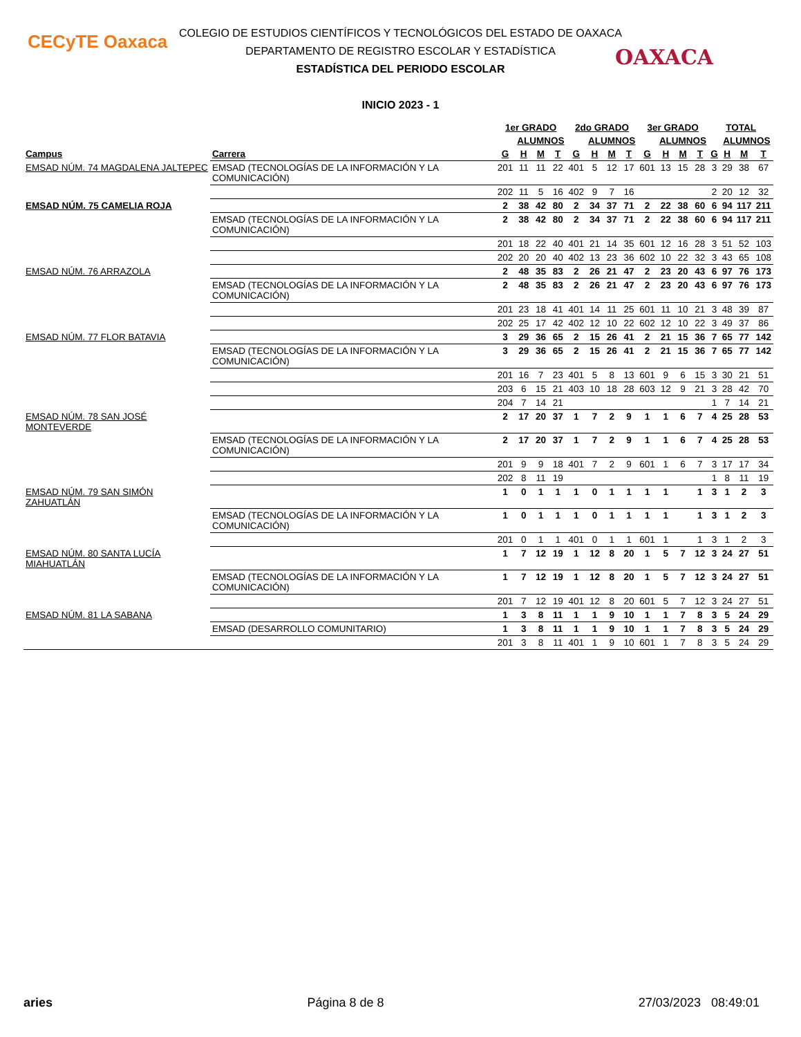CECyTE Oaxaca
OAXACA
COLEGIO DE ESTUDIOS CIENTÍFICOS Y TECNOLÓGICOS DEL ESTADO DE OAXACA
DEPARTAMENTO DE REGISTRO ESCOLAR Y ESTADÍSTICA
ESTADÍSTICA DEL PERIODO ESCOLAR
INICIO 2023 - 1
| | | 1er GRADO | | | | 2do GRADO | | | | 3er GRADO | | | | TOTAL | | | |
| --- | --- | --- | --- | --- | --- | --- | --- | --- | --- | --- | --- | --- | --- | --- | --- | --- | --- |
| | | | ALUMNOS | | | | ALUMNOS | | | | ALUMNOS | | | | ALUMNOS | | |
| Campus | Carrera | G | H | M | T | G | H | M | T | G | H | M | T | G | H | M | T |
| EMSAD NÚM. 74 MAGDALENA JALTEPEC | EMSAD (TECNOLOGÍAS DE LA INFORMACIÓN Y LA COMUNICACIÓN) | 201 | 11 | 11 | 22 | 401 | 5 | 12 | 17 | 601 | 13 | 15 | 28 | 3 | 29 | 38 | 67 |
| | | 202 | 11 | 5 | 16 | 402 | 9 | 7 | 16 | | | | | 2 | 20 | 12 | 32 |
| EMSAD NÚM. 75 CAMELIA ROJA | | 2 | 38 | 42 | 80 | 2 | 34 | 37 | 71 | 2 | 22 | 38 | 60 | 6 | 94 | 117 | 211 |
| | EMSAD (TECNOLOGÍAS DE LA INFORMACIÓN Y LA COMUNICACIÓN) | 2 | 38 | 42 | 80 | 2 | 34 | 37 | 71 | 2 | 22 | 38 | 60 | 6 | 94 | 117 | 211 |
| | | 201 | 18 | 22 | 40 | 401 | 21 | 14 | 35 | 601 | 12 | 16 | 28 | 3 | 51 | 52 | 103 |
| | | 202 | 20 | 20 | 40 | 402 | 13 | 23 | 36 | 602 | 10 | 22 | 32 | 3 | 43 | 65 | 108 |
| EMSAD NÚM. 76 ARRAZOLA | | 2 | 48 | 35 | 83 | 2 | 26 | 21 | 47 | 2 | 23 | 20 | 43 | 6 | 97 | 76 | 173 |
| | EMSAD (TECNOLOGÍAS DE LA INFORMACIÓN Y LA COMUNICACIÓN) | 2 | 48 | 35 | 83 | 2 | 26 | 21 | 47 | 2 | 23 | 20 | 43 | 6 | 97 | 76 | 173 |
| | | 201 | 23 | 18 | 41 | 401 | 14 | 11 | 25 | 601 | 11 | 10 | 21 | 3 | 48 | 39 | 87 |
| | | 202 | 25 | 17 | 42 | 402 | 12 | 10 | 22 | 602 | 12 | 10 | 22 | 3 | 49 | 37 | 86 |
| EMSAD NÚM. 77 FLOR BATAVIA | | 3 | 29 | 36 | 65 | 2 | 15 | 26 | 41 | 2 | 21 | 15 | 36 | 7 | 65 | 77 | 142 |
| | EMSAD (TECNOLOGÍAS DE LA INFORMACIÓN Y LA COMUNICACIÓN) | 3 | 29 | 36 | 65 | 2 | 15 | 26 | 41 | 2 | 21 | 15 | 36 | 7 | 65 | 77 | 142 |
| | | 201 | 16 | 7 | 23 | 401 | 5 | 8 | 13 | 601 | 9 | 6 | 15 | 3 | 30 | 21 | 51 |
| | | 203 | 6 | 15 | 21 | 403 | 10 | 18 | 28 | 603 | 12 | 9 | 21 | 3 | 28 | 42 | 70 |
| | | 204 | 7 | 14 | 21 | | | | | | | | | 1 | 7 | 14 | 21 |
| EMSAD NÚM. 78 SAN JOSÉ MONTEVERDE | | 2 | 17 | 20 | 37 | 1 | 7 | 2 | 9 | 1 | 1 | 6 | 7 | 4 | 25 | 28 | 53 |
| | EMSAD (TECNOLOGÍAS DE LA INFORMACIÓN Y LA COMUNICACIÓN) | 2 | 17 | 20 | 37 | 1 | 7 | 2 | 9 | 1 | 1 | 6 | 7 | 4 | 25 | 28 | 53 |
| | | 201 | 9 | 9 | 18 | 401 | 7 | 2 | 9 | 601 | 1 | 6 | 7 | 3 | 17 | 17 | 34 |
| | | 202 | 8 | 11 | 19 | | | | | | | | | 1 | 8 | 11 | 19 |
| EMSAD NÚM. 79 SAN SIMÓN ZAHUATLÁN | | 1 | 0 | 1 | 1 | 1 | 0 | 1 | 1 | 1 | 1 | | 1 | 3 | 1 | 2 | 3 |
| | EMSAD (TECNOLOGÍAS DE LA INFORMACIÓN Y LA COMUNICACIÓN) | 1 | 0 | 1 | 1 | 1 | 0 | 1 | 1 | 1 | 1 | | 1 | 3 | 1 | 2 | 3 |
| | | 201 | 0 | 1 | 1 | 401 | 0 | 1 | 1 | 601 | 1 | | 1 | 3 | 1 | 2 | 3 |
| EMSAD NÚM. 80 SANTA LUCÍA MIAHUATLÁN | | 1 | 7 | 12 | 19 | 1 | 12 | 8 | 20 | 1 | 5 | 7 | 12 | 3 | 24 | 27 | 51 |
| | EMSAD (TECNOLOGÍAS DE LA INFORMACIÓN Y LA COMUNICACIÓN) | 1 | 7 | 12 | 19 | 1 | 12 | 8 | 20 | 1 | 5 | 7 | 12 | 3 | 24 | 27 | 51 |
| | | 201 | 7 | 12 | 19 | 401 | 12 | 8 | 20 | 601 | 5 | 7 | 12 | 3 | 24 | 27 | 51 |
| EMSAD NÚM. 81 LA SABANA | | 1 | 3 | 8 | 11 | 1 | 1 | 9 | 10 | 1 | 1 | 7 | 8 | 3 | 5 | 24 | 29 |
| | EMSAD (DESARROLLO COMUNITARIO) | 1 | 3 | 8 | 11 | 1 | 1 | 9 | 10 | 1 | 1 | 7 | 8 | 3 | 5 | 24 | 29 |
| | | 201 | 3 | 8 | 11 | 401 | 1 | 9 | 10 | 601 | 1 | 7 | 8 | 3 | 5 | 24 | 29 |
aries Página 8 de 8 27/03/2023 08:49:01